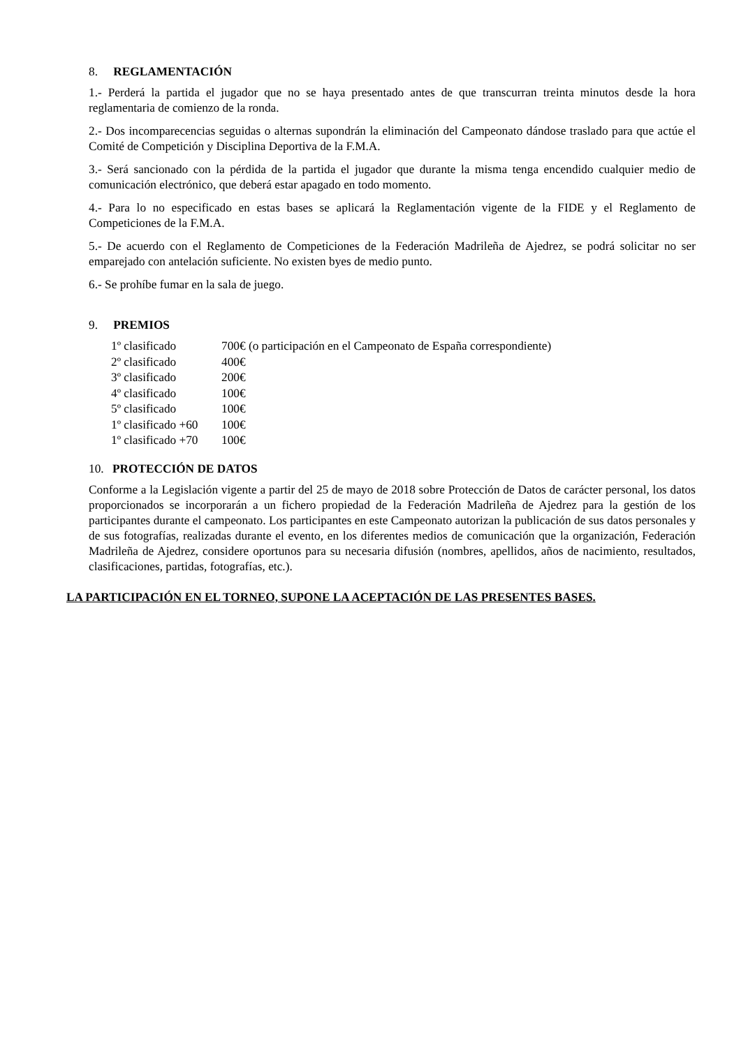8. REGLAMENTACIÓN
1.- Perderá la partida el jugador que no se haya presentado antes de que transcurran treinta minutos desde la hora reglamentaria de comienzo de la ronda.
2.- Dos incomparecencias seguidas o alternas supondrán la eliminación del Campeonato dándose traslado para que actúe el Comité de Competición y Disciplina Deportiva de la F.M.A.
3.- Será sancionado con la pérdida de la partida el jugador que durante la misma tenga encendido cualquier medio de comunicación electrónico, que deberá estar apagado en todo momento.
4.- Para lo no especificado en estas bases se aplicará la Reglamentación vigente de la FIDE y el Reglamento de Competiciones de la F.M.A.
5.- De acuerdo con el Reglamento de Competiciones de la Federación Madrileña de Ajedrez, se podrá solicitar no ser emparejado con antelación suficiente. No existen byes de medio punto.
6.- Se prohíbe fumar en la sala de juego.
9. PREMIOS
| 1º clasificado | 700€ (o participación en el Campeonato de España correspondiente) |
| 2º clasificado | 400€ |
| 3º clasificado | 200€ |
| 4º clasificado | 100€ |
| 5º clasificado | 100€ |
| 1º clasificado +60 | 100€ |
| 1º clasificado +70 | 100€ |
10. PROTECCIÓN DE DATOS
Conforme a la Legislación vigente a partir del 25 de mayo de 2018 sobre Protección de Datos de carácter personal, los datos proporcionados se incorporarán a un fichero propiedad de la Federación Madrileña de Ajedrez para la gestión de los participantes durante el campeonato. Los participantes en este Campeonato autorizan la publicación de sus datos personales y de sus fotografías, realizadas durante el evento, en los diferentes medios de comunicación que la organización, Federación Madrileña de Ajedrez, considere oportunos para su necesaria difusión (nombres, apellidos, años de nacimiento, resultados, clasificaciones, partidas, fotografías, etc.).
LA PARTICIPACIÓN EN EL TORNEO, SUPONE LA ACEPTACIÓN DE LAS PRESENTES BASES.